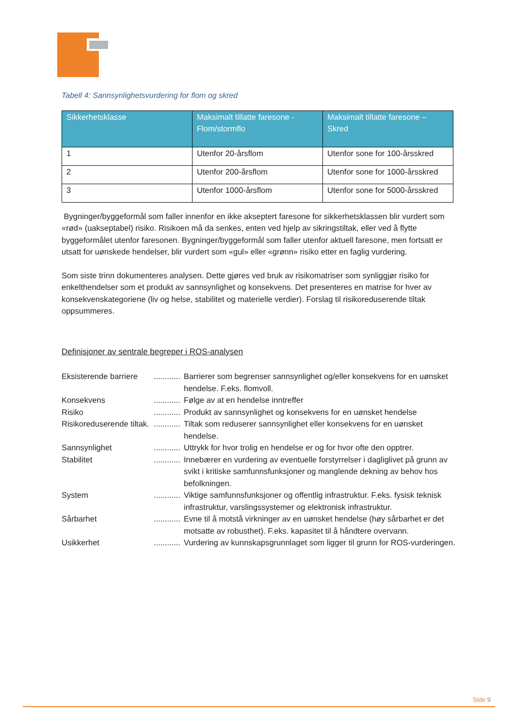Tabell 4: Sannsynlighetsvurdering for flom og skred
| Sikkerhetsklasse | Maksimalt tillatte faresone - Flom/stormflo | Maksimalt tillatte faresone – Skred |
| --- | --- | --- |
| 1 | Utenfor 20-årsflom | Utenfor sone for 100-årsskred |
| 2 | Utenfor 200-årsflom | Utenfor sone for 1000-årsskred |
| 3 | Utenfor 1000-årsflom | Utenfor sone for 5000-årsskred |
Bygninger/byggeformål som faller innenfor en ikke akseptert faresone for sikkerhetsklassen blir vurdert som «rød» (uakseptabel) risiko. Risikoen må da senkes, enten ved hjelp av sikringstiltak, eller ved å flytte byggeformålet utenfor faresonen. Bygninger/byggeformål som faller utenfor aktuell faresone, men fortsatt er utsatt for uønskede hendelser, blir vurdert som «gul» eller «grønn» risiko etter en faglig vurdering.
Som siste trinn dokumenteres analysen. Dette gjøres ved bruk av risikomatriser som synliggjør risiko for enkelthendelser som et produkt av sannsynlighet og konsekvens. Det presenteres en matrise for hver av konsekvenskategoriene (liv og helse, stabilitet og materielle verdier). Forslag til risikoreduserende tiltak oppsummeres.
Definisjoner av sentrale begreper i ROS-analysen
| Eksisterende barriere | ............ | Barrierer som begrenser sannsynlighet og/eller konsekvens for en uønsket hendelse. F.eks. flomvoll. |
| Konsekvens | ............ | Følge av at en hendelse inntreffer |
| Risiko | ............ | Produkt av sannsynlighet og konsekvens for en uønsket hendelse |
| Risikoreduserende tiltak. | ............ | Tiltak som reduserer sannsynlighet eller konsekvens for en uønsket hendelse. |
| Sannsynlighet | ............ | Uttrykk for hvor trolig en hendelse er og for hvor ofte den opptrer. |
| Stabilitet | ............ | Innebærer en vurdering av eventuelle forstyrrelser i dagliglivet på grunn av svikt i kritiske samfunnsfunksjoner og manglende dekning av behov hos befolkningen. |
| System | ............ | Viktige samfunnsfunksjoner og offentlig infrastruktur. F.eks. fysisk teknisk infrastruktur, varslingssystemer og elektronisk infrastruktur. |
| Sårbarhet | ............ | Evne til å motstå virkninger av en uønsket hendelse (høy sårbarhet er det motsatte av robusthet). F.eks. kapasitet til å håndtere overvann. |
| Usikkerhet | ............ | Vurdering av kunnskapsgrunnlaget som ligger til grunn for ROS-vurderingen. |
Side 9